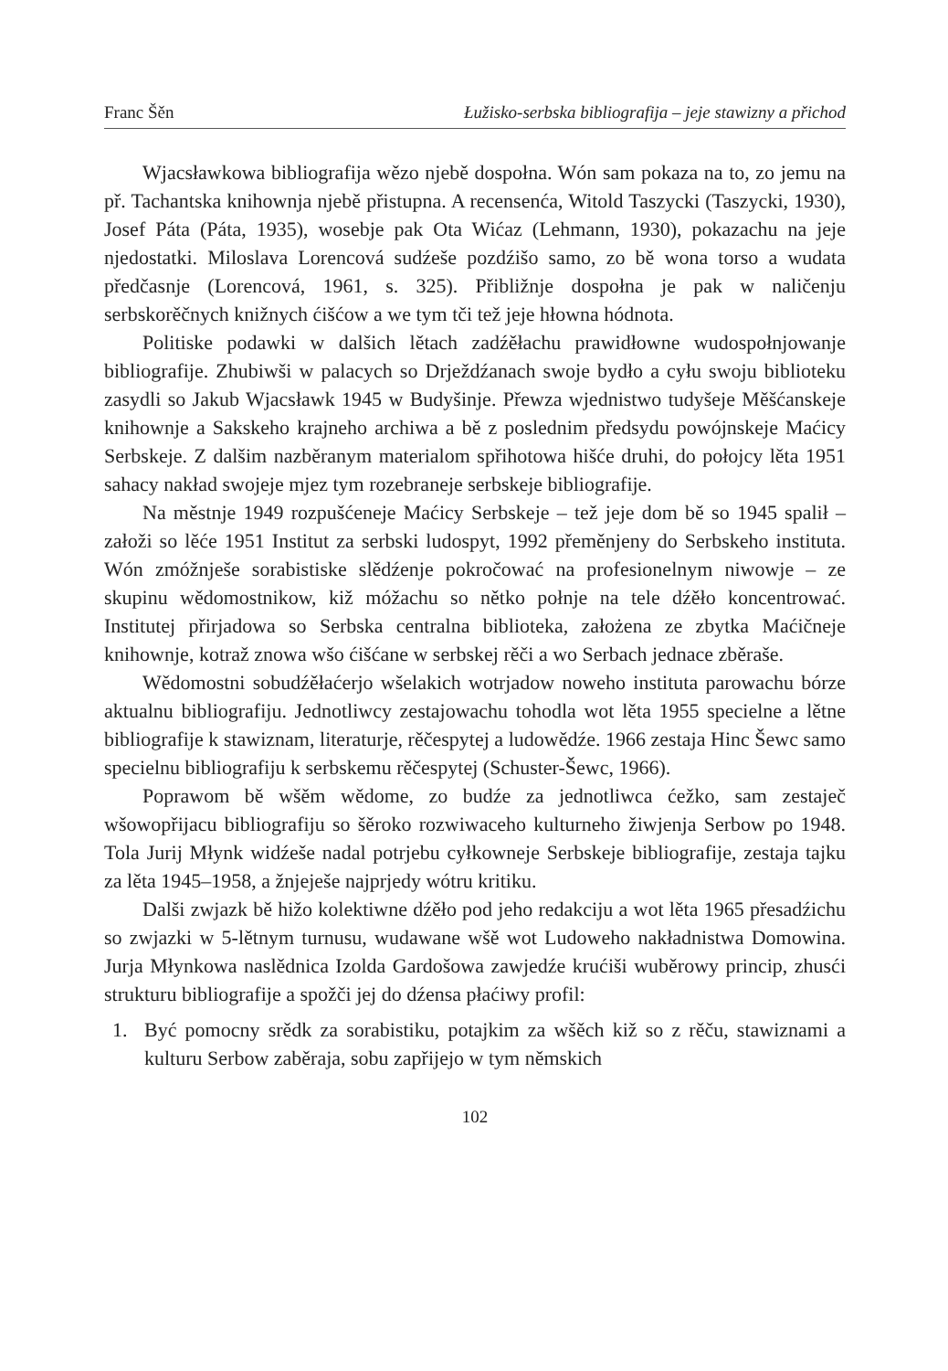Franc Šěn Łužisko-serbska bibliografija – jeje stawizny a přichod
Wjacsławkowa bibliografija wězo njebě dospołna. Wón sam pokaza na to, zo jemu na př. Tachantska knihownja njebě přistupna. A recensenća, Witold Taszycki (Taszycki, 1930), Josef Páta (Páta, 1935), wosebje pak Ota Wićaz (Lehmann, 1930), pokazachu na jeje njedostatki. Miloslava Lorencová sudźeše pozdźišo samo, zo bě wona torso a wudata předčasnje (Lorencová, 1961, s. 325). Přibližnje dospołna je pak w naličenju serbskorěčnych knižnych ćišćow a we tym tči tež jeje hłowna hódnota.
Politiske podawki w dalšich lětach zadźěłachu prawidłowne wudospołnjowanje bibliografije. Zhubiwši w palacych so Drježdźanach swoje bydło a cyłu swoju biblioteku zasydli so Jakub Wjacsławk 1945 w Budyšinje. Přewza wjednistwo tudyšeje Měšćanskeje knihownje a Sakskeho krajneho archiwa a bě z poslednim předsydu powójnskeje Maćicy Serbskeje. Z dalšim nazběranym materialom spřihotowa hišće druhi, do połojcy lěta 1951 sahacy nakład swojeje mjez tym rozebraneje serbskeje bibliografije.
Na městnje 1949 rozpušćeneje Maćicy Serbskeje – tež jeje dom bě so 1945 spalił – załoži so lěće 1951 Institut za serbski ludospyt, 1992 přeměnjeny do Serbskeho instituta. Wón zmóžnješe sorabistiske slědźenje pokročować na profesionelnym niwowje – ze skupinu wědomostnikow, kiž móžachu so nětko połnje na tele dźěło koncentrować. Institutej přirjadowa so Serbska centralna biblioteka, założena ze zbytka Maćičneje knihownje, kotraž znowa wšo ćišćane w serbskej rěči a wo Serbach jednace zběraše.
Wědomostni sobudźěłaćerjo wšelakich wotrjadow noweho instituta parowachu bórze aktualnu bibliografiju. Jednotliwcy zestajowachu tohodla wot lěta 1955 specielne a lětne bibliografije k stawiznam, literaturje, rěčespytej a ludowědźe. 1966 zestaja Hinc Šewc samo specielnu bibliografiju k serbskemu rěčespytej (Schuster-Šewc, 1966).
Poprawom bě wšěm wědome, zo budźe za jednotliwca ćežko, sam zestaječ wšowopřijacu bibliografiju so šěroko rozwiwaceho kulturneho žiwjenja Serbow po 1948. Tola Jurij Młynk widźeše nadal potrjebu cyłkowneje Serbskeje bibliografije, zestaja tajku za lěta 1945–1958, a žnjeješe najprjedy wótru kritiku.
Dalši zwjazk bě hižo kolektiwne dźěło pod jeho redakciju a wot lěta 1965 přesadźichu so zwjazki w 5-lětnym turnusu, wudawane wšě wot Ludoweho nakładnistwa Domowina. Jurja Młynkowa naslědnica Izolda Gardošowa zawjedźe krućiši wuběrowy princip, zhusći strukturu bibliografije a spožči jej do dźensa płaćiwy profil:
1. Być pomocny srědk za sorabistiku, potajkim za wšěch kiž so z rěču, stawiznami a kulturu Serbow zaběraja, sobu zapřijejo w tym němskich
102